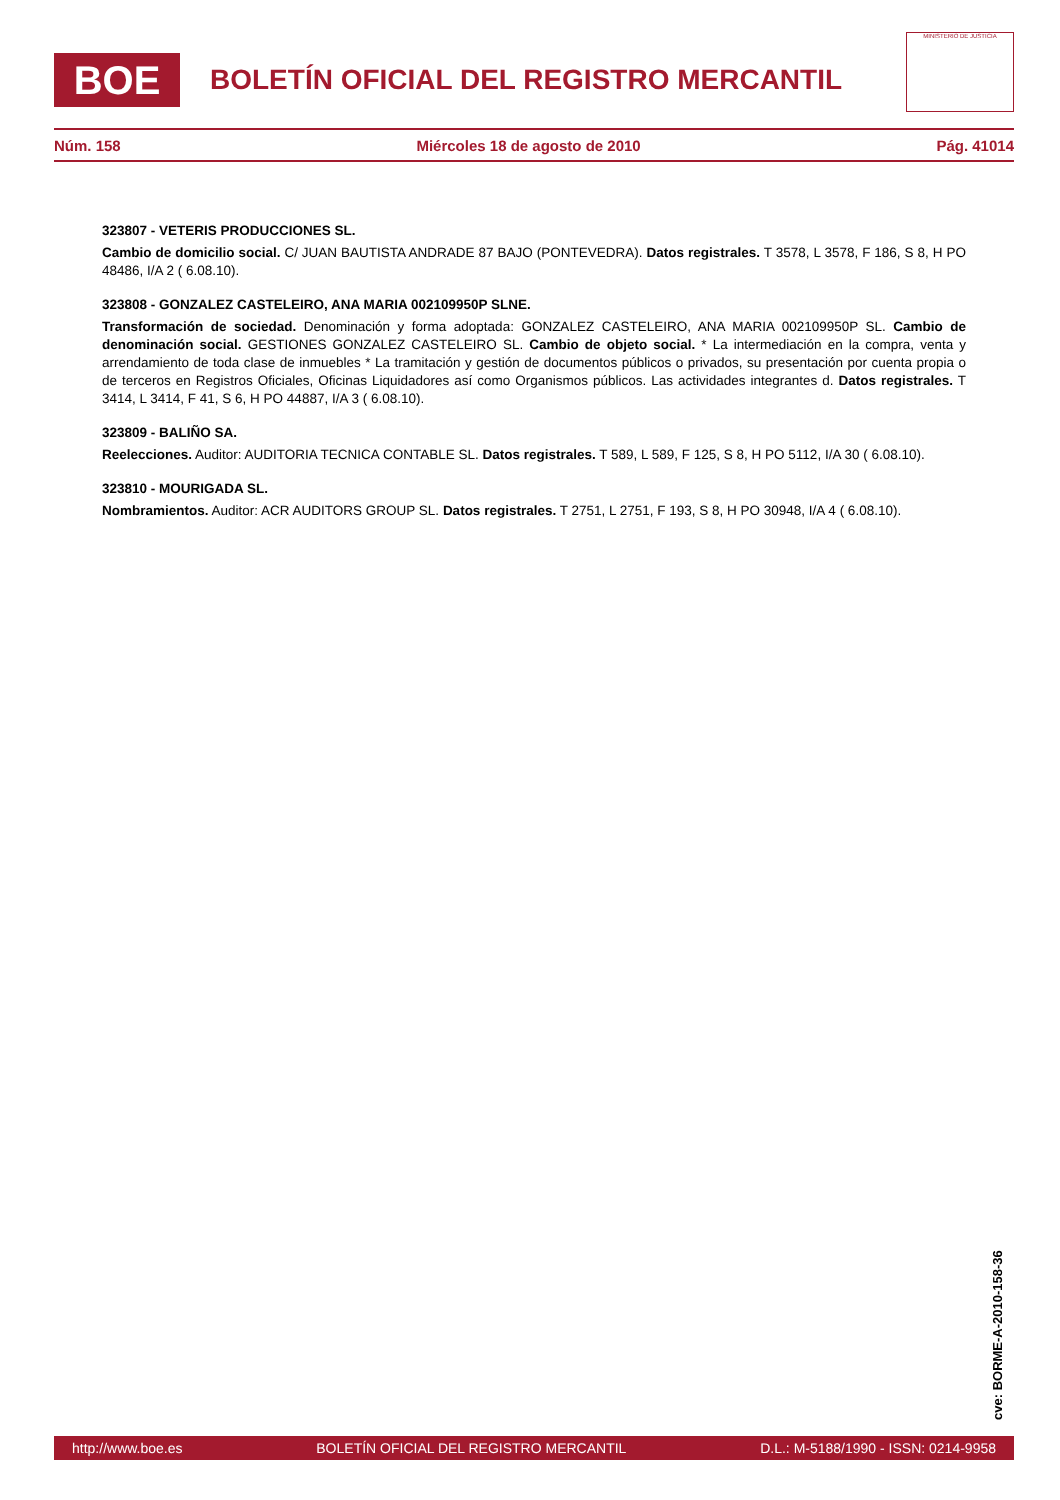BOE
BOLETÍN OFICIAL DEL REGISTRO MERCANTIL
MINISTERIO DE JUSTICIA
Núm. 158 Miércoles 18 de agosto de 2010 Pág. 41014
323807 - VETERIS PRODUCCIONES SL.
Cambio de domicilio social. C/ JUAN BAUTISTA ANDRADE 87 BAJO (PONTEVEDRA). Datos registrales. T 3578, L 3578, F 186, S 8, H PO 48486, I/A 2 ( 6.08.10).
323808 - GONZALEZ CASTELEIRO, ANA MARIA 002109950P SLNE.
Transformación de sociedad. Denominación y forma adoptada: GONZALEZ CASTELEIRO, ANA MARIA 002109950P SL. Cambio de denominación social. GESTIONES GONZALEZ CASTELEIRO SL. Cambio de objeto social. * La intermediación en la compra, venta y arrendamiento de toda clase de inmuebles * La tramitación y gestión de documentos públicos o privados, su presentación por cuenta propia o de terceros en Registros Oficiales, Oficinas Liquidadores así como Organismos públicos. Las actividades integrantes d. Datos registrales. T 3414, L 3414, F 41, S 6, H PO 44887, I/A 3 ( 6.08.10).
323809 - BALIÑO SA.
Reelecciones. Auditor: AUDITORIA TECNICA CONTABLE SL. Datos registrales. T 589, L 589, F 125, S 8, H PO 5112, I/A 30 ( 6.08.10).
323810 - MOURIGADA SL.
Nombramientos. Auditor: ACR AUDITORS GROUP SL. Datos registrales. T 2751, L 2751, F 193, S 8, H PO 30948, I/A 4 ( 6.08.10).
cve: BORME-A-2010-158-36
http://www.boe.es BOLETÍN OFICIAL DEL REGISTRO MERCANTIL D.L.: M-5188/1990 - ISSN: 0214-9958